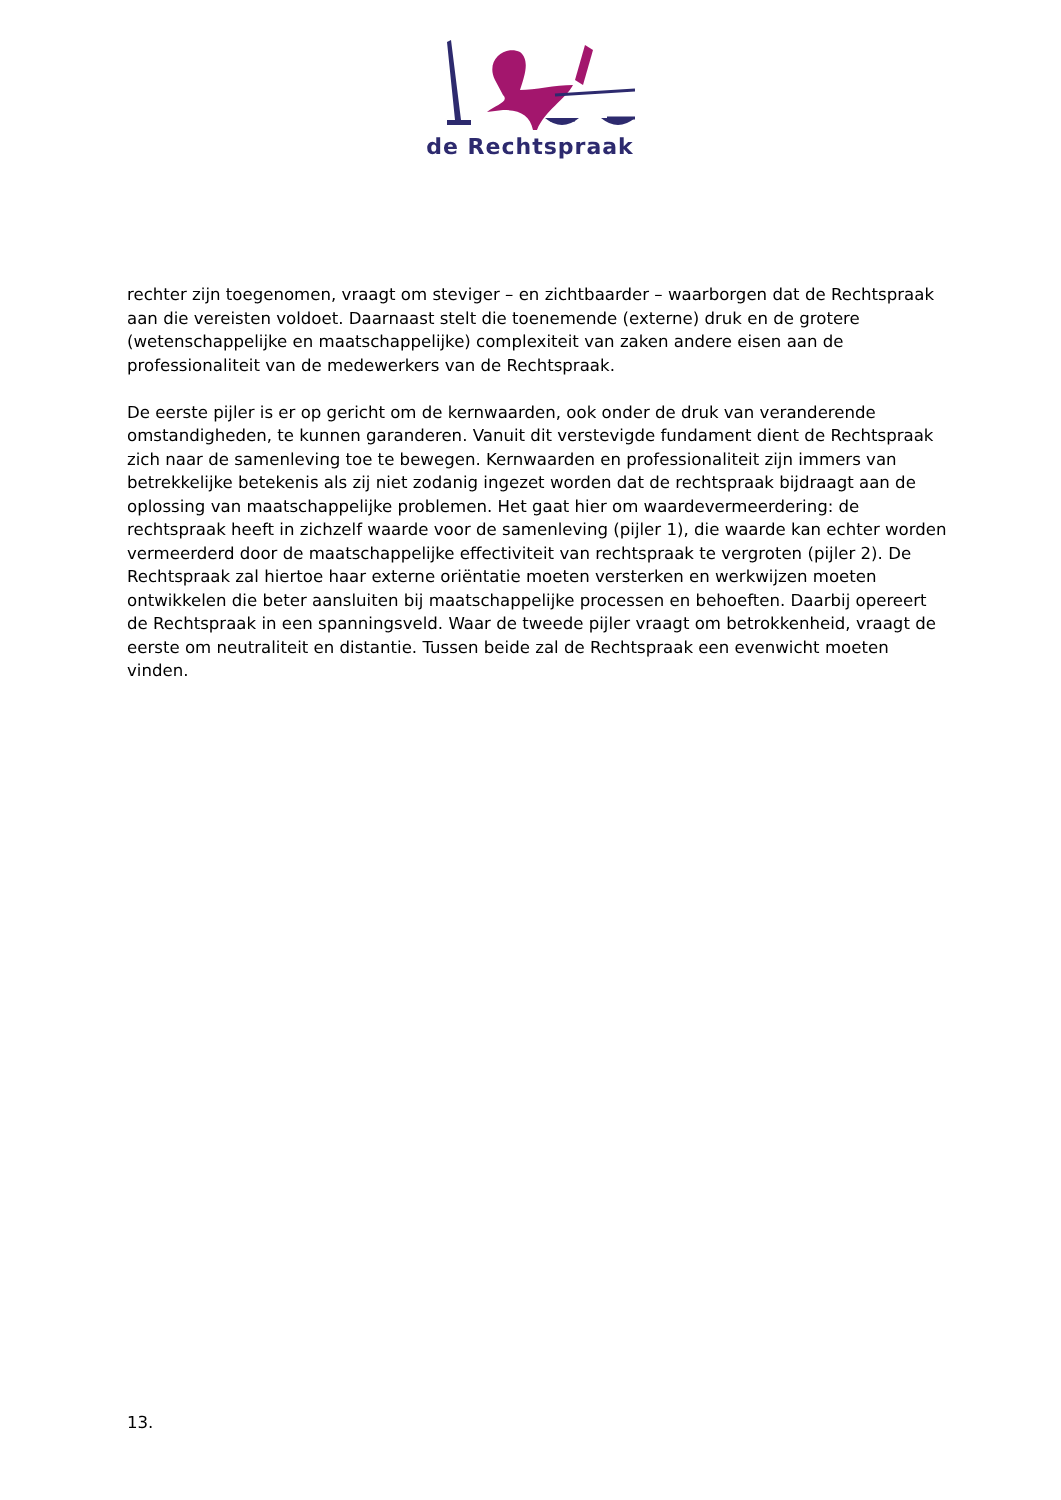de Rechtspraak
rechter zijn toegenomen, vraagt om steviger – en zichtbaarder – waarborgen dat de Rechtspraak aan die vereisten voldoet. Daarnaast stelt die toenemende (externe) druk en de grotere (wetenschappelijke en maatschappelijke) complexiteit van zaken andere eisen aan de professionaliteit van de medewerkers van de Rechtspraak.
De eerste pijler is er op gericht om de kernwaarden, ook onder de druk van veranderende omstandigheden, te kunnen garanderen. Vanuit dit verstevigde fundament dient de Rechtspraak zich naar de samenleving toe te bewegen. Kernwaarden en professionaliteit zijn immers van betrekkelijke betekenis als zij niet zodanig ingezet worden dat de rechtspraak bijdraagt aan de oplossing van maatschappelijke problemen. Het gaat hier om waardevermeerdering: de rechtspraak heeft in zichzelf waarde voor de samenleving (pijler 1), die waarde kan echter worden vermeerderd door de maatschappelijke effectiviteit van rechtspraak te vergroten (pijler 2). De Rechtspraak zal hiertoe haar externe oriëntatie moeten versterken en werkwijzen moeten ontwikkelen die beter aansluiten bij maatschappelijke processen en behoeften. Daarbij opereert de Rechtspraak in een spanningsveld. Waar de tweede pijler vraagt om betrokkenheid, vraagt de eerste om neutraliteit en distantie. Tussen beide zal de Rechtspraak een evenwicht moeten vinden.
13.